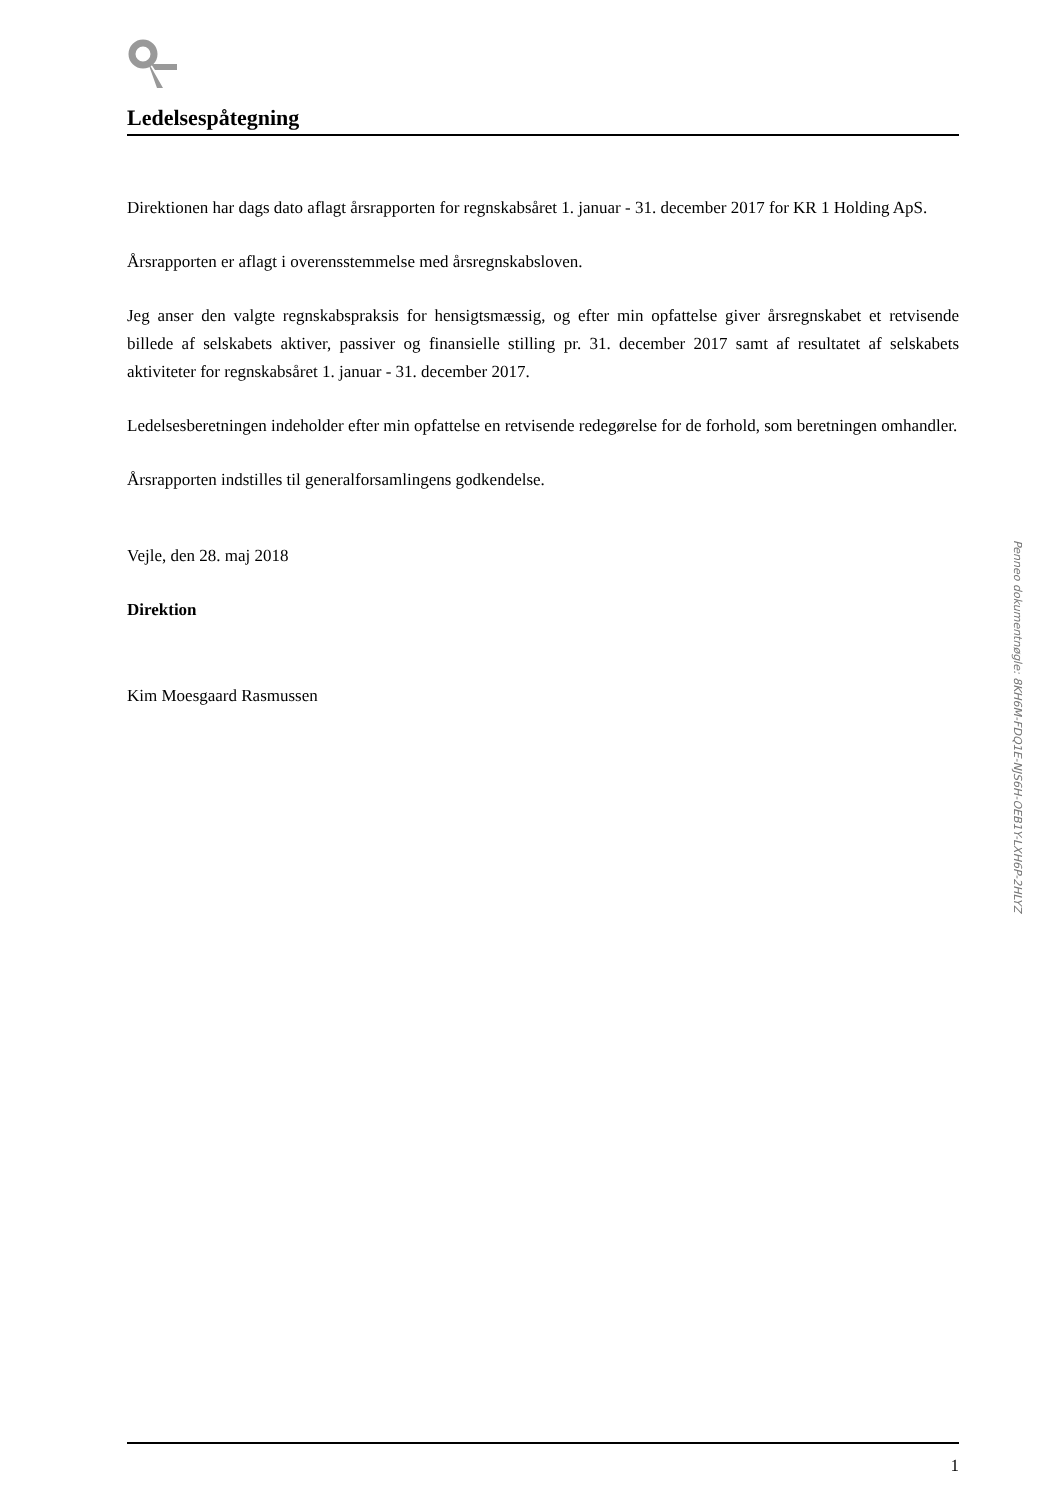Ledelsespåtegning
Direktionen har dags dato aflagt årsrapporten for regnskabsåret 1. januar - 31. december 2017 for KR 1 Holding ApS.
Årsrapporten er aflagt i overensstemmelse med årsregnskabsloven.
Jeg anser den valgte regnskabspraksis for hensigtsmæssig, og efter min opfattelse giver årsregnskabet et retvisende billede af selskabets aktiver, passiver og finansielle stilling pr. 31. december 2017 samt af resultatet af selskabets aktiviteter for regnskabsåret 1. januar - 31. december 2017.
Ledelsesberetningen indeholder efter min opfattelse en retvisende redegørelse for de forhold, som beretningen omhandler.
Årsrapporten indstilles til generalforsamlingens godkendelse.
Vejle, den 28. maj 2018
Direktion
Kim Moesgaard Rasmussen
1
Penneo dokumentnøgle: 8KH6M-FDQ1E-NJS6H-OEB1Y-LXH6P-2HLYZ